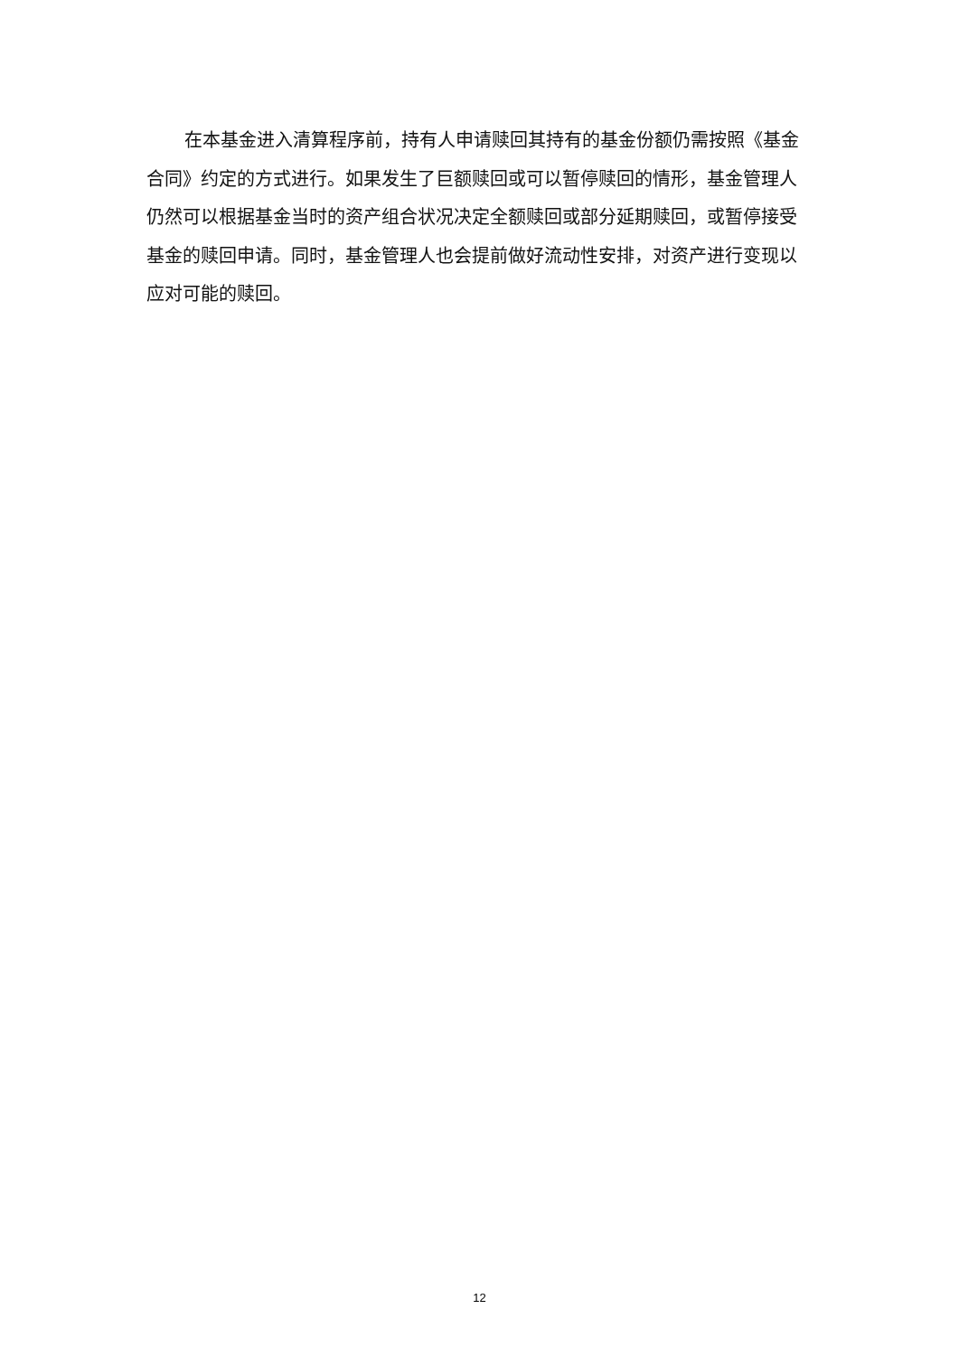在本基金进入清算程序前，持有人申请赎回其持有的基金份额仍需按照《基金合同》约定的方式进行。如果发生了巨额赎回或可以暂停赎回的情形，基金管理人仍然可以根据基金当时的资产组合状况决定全额赎回或部分延期赎回，或暂停接受基金的赎回申请。同时，基金管理人也会提前做好流动性安排，对资产进行变现以应对可能的赎回。
12